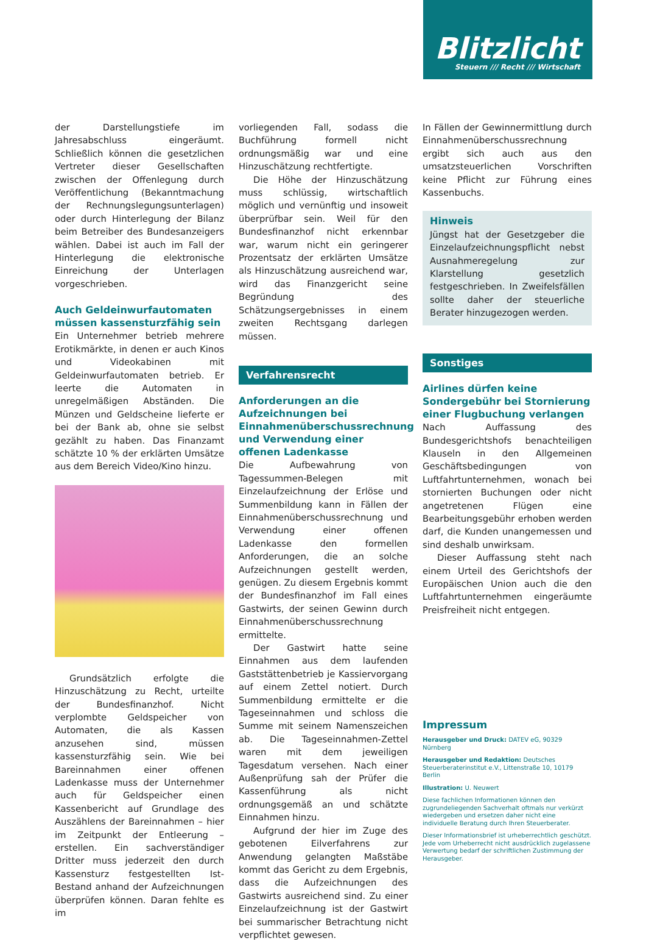Blitzlicht
Steuern /// Recht /// Wirtschaft
der Darstellungstiefe im Jahresabschluss eingeräumt. Schließlich können die gesetzlichen Vertreter dieser Gesellschaften zwischen der Offenlegung durch Veröffentlichung (Bekanntmachung der Rechnungslegungsunterlagen) oder durch Hinterlegung der Bilanz beim Betreiber des Bundesanzeigers wählen. Dabei ist auch im Fall der Hinterlegung die elektronische Einreichung der Unterlagen vorgeschrieben.
Auch Geldeinwurfautomaten müssen kassensturzfähig sein
Ein Unternehmer betrieb mehrere Erotikmärkte, in denen er auch Kinos und Videokabinen mit Geldeinwurfautomaten betrieb. Er leerte die Automaten in unregelmäßigen Abständen. Die Münzen und Geldscheine lieferte er bei der Bank ab, ohne sie selbst gezählt zu haben. Das Finanzamt schätzte 10 % der erklärten Umsätze aus dem Bereich Video/Kino hinzu.
Grundsätzlich erfolgte die Hinzuschätzung zu Recht, urteilte der Bundesfinanzhof. Nicht verplombte Geldspeicher von Automaten, die als Kassen anzusehen sind, müssen kassensturzfähig sein. Wie bei Bareinnahmen einer offenen Ladenkasse muss der Unternehmer auch für Geldspeicher einen Kassenbericht auf Grundlage des Auszählens der Bareinnahmen – hier im Zeitpunkt der Entleerung – erstellen. Ein sachverständiger Dritter muss jederzeit den durch Kassensturz festgestellten Ist-Bestand anhand der Aufzeichnungen überprüfen können. Daran fehlte es im
vorliegenden Fall, sodass die Buchführung formell nicht ordnungsmäßig war und eine Hinzuschätzung rechtfertigte.
Die Höhe der Hinzuschätzung muss schlüssig, wirtschaftlich möglich und vernünftig und insoweit überprüfbar sein. Weil für den Bundesfinanzhof nicht erkennbar war, warum nicht ein geringerer Prozentsatz der erklärten Umsätze als Hinzuschätzung ausreichend war, wird das Finanzgericht seine Begründung des Schätzungsergebnisses in einem zweiten Rechtsgang darlegen müssen.
Verfahrensrecht
Anforderungen an die Aufzeichnungen bei Einnahmenüberschussrechnung und Verwendung einer offenen Ladenkasse
Die Aufbewahrung von Tagessummen-Belegen mit Einzelaufzeichnung der Erlöse und Summenbildung kann in Fällen der Einnahmenüberschussrechnung und Verwendung einer offenen Ladenkasse den formellen Anforderungen, die an solche Aufzeichnungen gestellt werden, genügen. Zu diesem Ergebnis kommt der Bundesfinanzhof im Fall eines Gastwirts, der seinen Gewinn durch Einnahmenüberschussrechnung ermittelte.
Der Gastwirt hatte seine Einnahmen aus dem laufenden Gaststättenbetrieb je Kassiervorgang auf einem Zettel notiert. Durch Summenbildung ermittelte er die Tageseinnahmen und schloss die Summe mit seinem Namenszeichen ab. Die Tageseinnahmen-Zettel waren mit dem jeweiligen Tagesdatum versehen. Nach einer Außenprüfung sah der Prüfer die Kassenführung als nicht ordnungsgemäß an und schätzte Einnahmen hinzu.
Aufgrund der hier im Zuge des gebotenen Eilverfahrens zur Anwendung gelangten Maßstäbe kommt das Gericht zu dem Ergebnis, dass die Aufzeichnungen des Gastwirts ausreichend sind. Zu einer Einzelaufzeichnung ist der Gastwirt bei summarischer Betrachtung nicht verpflichtet gewesen.
In Fällen der Gewinnermittlung durch Einnahmenüberschussrechnung ergibt sich auch aus den umsatzsteuerlichen Vorschriften keine Pflicht zur Führung eines Kassenbuchs.
Hinweis
Jüngst hat der Gesetzgeber die Einzelaufzeichnungspflicht nebst Ausnahmeregelung zur Klarstellung gesetzlich festgeschrieben. In Zweifelsfällen sollte daher der steuerliche Berater hinzugezogen werden.
Sonstiges
Airlines dürfen keine Sondergebühr bei Stornierung einer Flugbuchung verlangen
Nach Auffassung des Bundesgerichtshofs benachteiligen Klauseln in den Allgemeinen Geschäftsbedingungen von Luftfahrtunternehmen, wonach bei stornierten Buchungen oder nicht angetretenen Flügen eine Bearbeitungsgebühr erhoben werden darf, die Kunden unangemessen und sind deshalb unwirksam.
Dieser Auffassung steht nach einem Urteil des Gerichtshofs der Europäischen Union auch die den Luftfahrtunternehmen eingeräumte Preisfreiheit nicht entgegen.
Impressum
Herausgeber und Druck: DATEV eG, 90329 Nürnberg
Herausgeber und Redaktion: Deutsches Steuerberaterinstitut e.V., Littenstraße 10, 10179 Berlin
Illustration: U. Neuwert
Diese fachlichen Informationen können den zugrundeliegenden Sachverhalt oftmals nur verkürzt wiedergeben und ersetzen daher nicht eine individuelle Beratung durch Ihren Steuerberater.
Dieser Informationsbrief ist urheberrechtlich geschützt. Jede vom Urheberrecht nicht ausdrücklich zugelassene Verwertung bedarf der schriftlichen Zustimmung der Herausgeber.